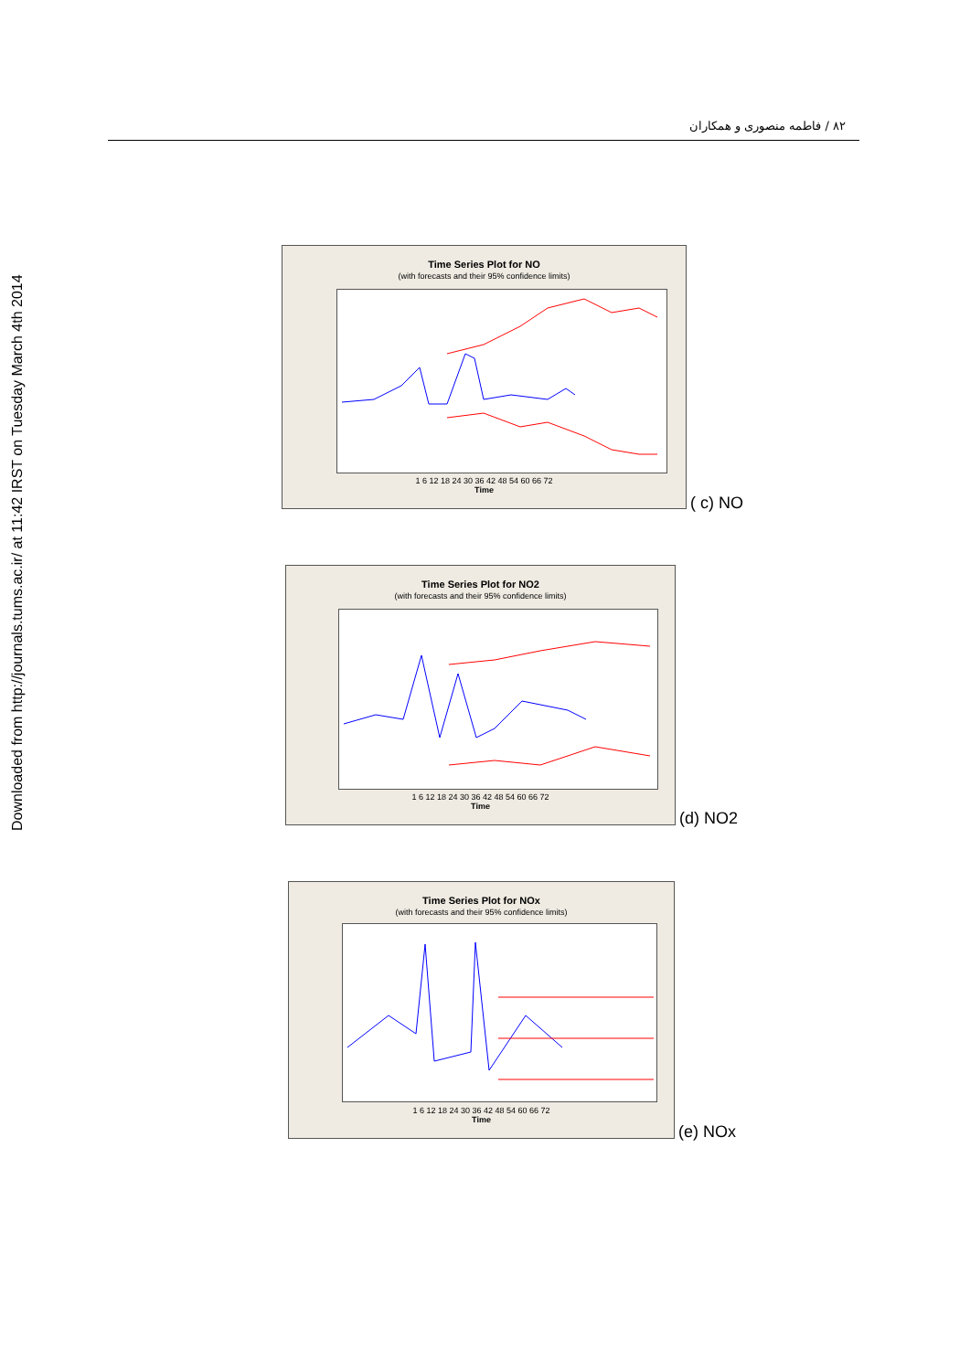۸۲ / فاطمه منصوری و همکاران
Downloaded from http://journals.tums.ac.ir/ at 11:42 IRST on Tuesday March 4th 2014
Time Series Plot for NO
(with forecasts and their 95% confidence limits)
1 6 12 18 24 30 36 42 48 54 60 66 72
Time
( c) NO
Time Series Plot for NO2
(with forecasts and their 95% confidence limits)
1 6 12 18 24 30 36 42 48 54 60 66 72
Time
(d) NO2
Time Series Plot for NOx
(with forecasts and their 95% confidence limits)
1 6 12 18 24 30 36 42 48 54 60 66 72
Time
(e) NOx